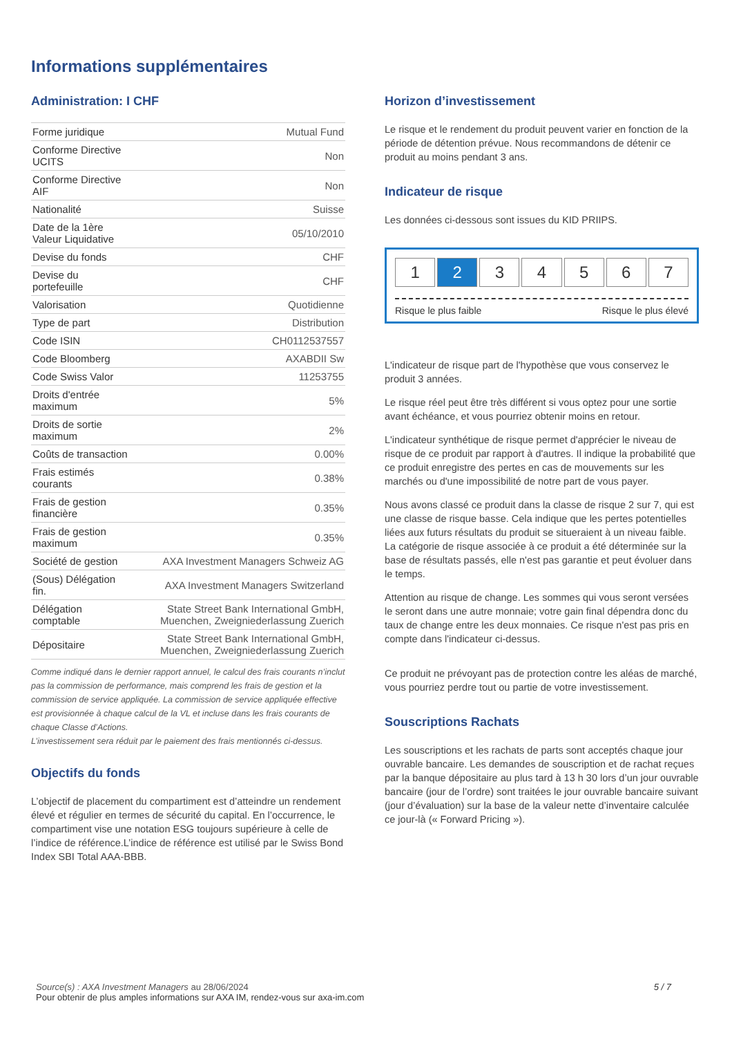Informations supplémentaires
Administration: I CHF
| Forme juridique | Mutual Fund |
| Conforme Directive UCITS | Non |
| Conforme Directive AIF | Non |
| Nationalité | Suisse |
| Date de la 1ère Valeur Liquidative | 05/10/2010 |
| Devise du fonds | CHF |
| Devise du portefeuille | CHF |
| Valorisation | Quotidienne |
| Type de part | Distribution |
| Code ISIN | CH0112537557 |
| Code Bloomberg | AXABDII Sw |
| Code Swiss Valor | 11253755 |
| Droits d'entrée maximum | 5% |
| Droits de sortie maximum | 2% |
| Coûts de transaction | 0.00% |
| Frais estimés courants | 0.38% |
| Frais de gestion financière | 0.35% |
| Frais de gestion maximum | 0.35% |
| Société de gestion | AXA Investment Managers Schweiz AG |
| (Sous) Délégation fin. | AXA Investment Managers Switzerland |
| Délégation comptable | State Street Bank International GmbH, Muenchen, Zweigniederlassung Zuerich |
| Dépositaire | State Street Bank International GmbH, Muenchen, Zweigniederlassung Zuerich |
Comme indiqué dans le dernier rapport annuel, le calcul des frais courants n’inclut pas la commission de performance, mais comprend les frais de gestion et la commission de service appliquée. La commission de service appliquée effective est provisionnée à chaque calcul de la VL et incluse dans les frais courants de chaque Classe d’Actions.
L’investissement sera réduit par le paiement des frais mentionnés ci-dessus.
Objectifs du fonds
L’objectif de placement du compartiment est d’atteindre un rendement élevé et régulier en termes de sécurité du capital. En l’occurrence, le compartiment vise une notation ESG toujours supérieure à celle de l’indice de référence.L’indice de référence est utilisé par le Swiss Bond Index SBI Total AAA-BBB.
Horizon d’investissement
Le risque et le rendement du produit peuvent varier en fonction de la période de détention prévue. Nous recommandons de détenir ce produit au moins pendant 3 ans.
Indicateur de risque
Les données ci-dessous sont issues du KID PRIIPS.
1 2 3 4 5 6 7
Risque le plus faible Risque le plus élevé
L'indicateur de risque part de l'hypothèse que vous conservez le produit 3 années.
Le risque réel peut être très différent si vous optez pour une sortie avant échéance, et vous pourriez obtenir moins en retour.
L'indicateur synthétique de risque permet d'apprécier le niveau de risque de ce produit par rapport à d'autres. Il indique la probabilité que ce produit enregistre des pertes en cas de mouvements sur les marchés ou d'une impossibilité de notre part de vous payer.
Nous avons classé ce produit dans la classe de risque 2 sur 7, qui est une classe de risque basse. Cela indique que les pertes potentielles liées aux futurs résultats du produit se situeraient à un niveau faible. La catégorie de risque associée à ce produit a été déterminée sur la base de résultats passés, elle n'est pas garantie et peut évoluer dans le temps.
Attention au risque de change. Les sommes qui vous seront versées le seront dans une autre monnaie; votre gain final dépendra donc du taux de change entre les deux monnaies. Ce risque n'est pas pris en compte dans l'indicateur ci-dessus.
Ce produit ne prévoyant pas de protection contre les aléas de marché, vous pourriez perdre tout ou partie de votre investissement.
Souscriptions Rachats
Les souscriptions et les rachats de parts sont acceptés chaque jour ouvrable bancaire. Les demandes de souscription et de rachat reçues par la banque dépositaire au plus tard à 13 h 30 lors d’un jour ouvrable bancaire (jour de l’ordre) sont traitées le jour ouvrable bancaire suivant (jour d’évaluation) sur la base de la valeur nette d’inventaire calculée ce jour-là (« Forward Pricing »).
5 / 7
Source(s) : AXA Investment Managers au 28/06/2024
Pour obtenir de plus amples informations sur AXA IM, rendez-vous sur axa-im.com